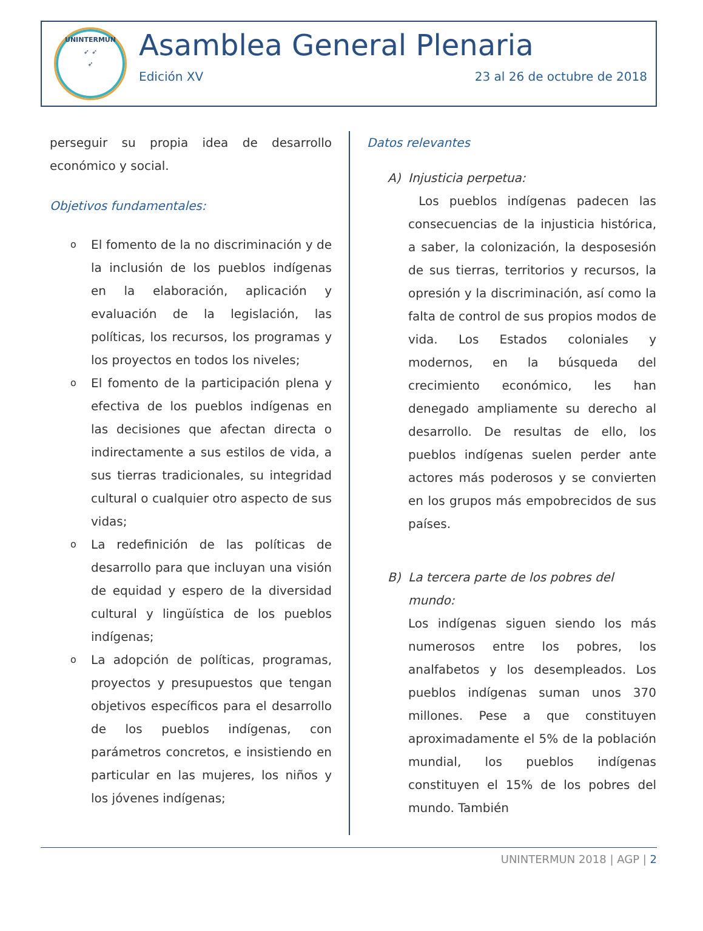UNINTERMUN
➶ ➶
➶
Asamblea General Plenaria
Edición XV 23 al 26 de octubre de 2018
perseguir su propia idea de desarrollo económico y social.
Objetivos fundamentales:
o El fomento de la no discriminación y de la inclusión de los pueblos indígenas en la elaboración, aplicación y evaluación de la legislación, las políticas, los recursos, los programas y los proyectos en todos los niveles;
o El fomento de la participación plena y efectiva de los pueblos indígenas en las decisiones que afectan directa o indirectamente a sus estilos de vida, a sus tierras tradicionales, su integridad cultural o cualquier otro aspecto de sus vidas;
o La redefinición de las políticas de desarrollo para que incluyan una visión de equidad y espero de la diversidad cultural y lingüística de los pueblos indígenas;
o La adopción de políticas, programas, proyectos y presupuestos que tengan objetivos específicos para el desarrollo de los pueblos indígenas, con parámetros concretos, e insistiendo en particular en las mujeres, los niños y los jóvenes indígenas;
Datos relevantes
A) Injusticia perpetua:
Los pueblos indígenas padecen las consecuencias de la injusticia histórica, a saber, la colonización, la desposesión de sus tierras, territorios y recursos, la opresión y la discriminación, así como la falta de control de sus propios modos de vida. Los Estados coloniales y modernos, en la búsqueda del crecimiento económico, les han denegado ampliamente su derecho al desarrollo. De resultas de ello, los pueblos indígenas suelen perder ante actores más poderosos y se convierten en los grupos más empobrecidos de sus países.
B) La tercera parte de los pobres del mundo:
Los indígenas siguen siendo los más numerosos entre los pobres, los analfabetos y los desempleados. Los pueblos indígenas suman unos 370 millones. Pese a que constituyen aproximadamente el 5% de la población mundial, los pueblos indígenas constituyen el 15% de los pobres del mundo. También
UNINTERMUN 2018 | AGP | 2